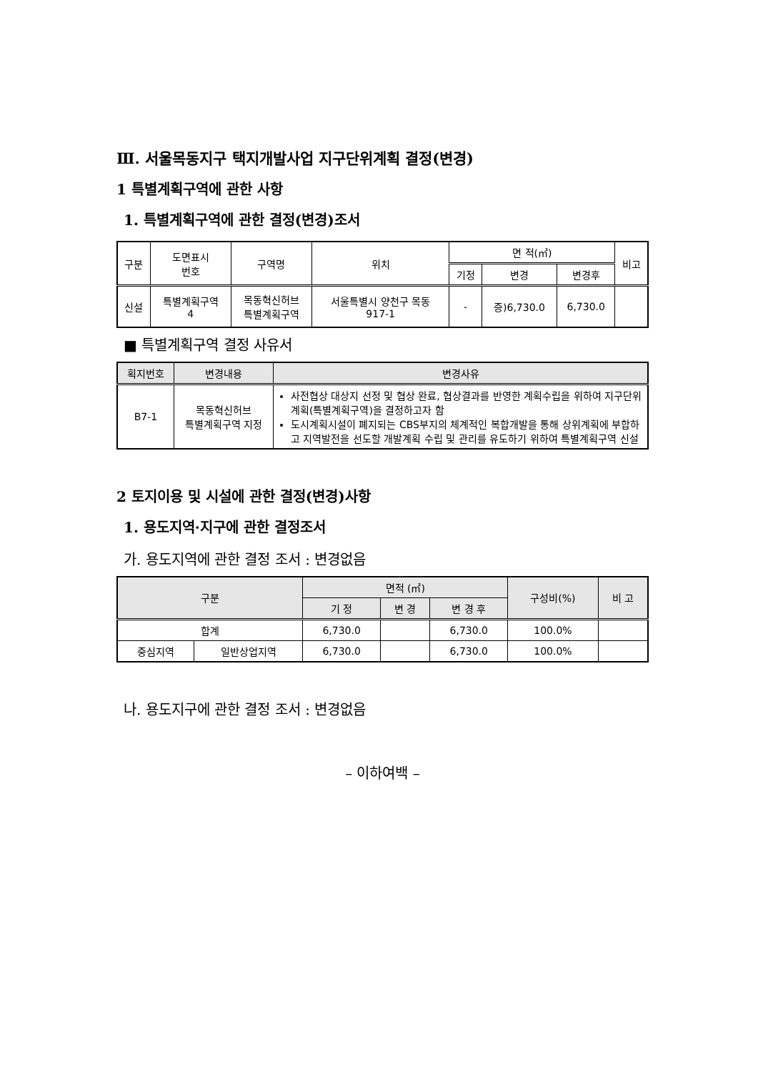Ⅲ. 서울목동지구 택지개발사업 지구단위계획 결정(변경)
1 특별계획구역에 관한 사항
1. 특별계획구역에 관한 결정(변경)조서
| 구분 | 도면표시 번호 | 구역명 | 위치 | 면 적(㎡) | | | 비고 |
| --- | --- | --- | --- | --- | --- | --- | --- |
| | | | | 기정 | 변경 | 변경후 | |
| 신설 | 특별계획구역 4 | 목동혁신허브 특별계획구역 | 서울특별시 양천구 목동 917-1 | - | 증)6,730.0 | 6,730.0 | |
■ 특별계획구역 결정 사유서
| 획지번호 | 변경내용 | 변경사유 |
| --- | --- | --- |
| B7-1 | 목동혁신허브 특별계획구역 지정 | 사전협상 대상지 선정 및 협상 완료, 협상결과를 반영한 계획수립을 위하여 지구단위계획(특별계획구역)을 결정하고자 함 도시계획시설이 폐지되는 CBS부지의 체계적인 복합개발을 통해 상위계획에 부합하고 지역발전을 선도할 개발계획 수립 및 관리를 유도하기 위하여 특별계획구역 신설 |
2 토지이용 및 시설에 관한 결정(변경)사항
1. 용도지역·지구에 관한 결정조서
가. 용도지역에 관한 결정 조서 : 변경없음
| 구분 | | 면적 (㎡) | | | 구성비(%) | 비 고 |
| --- | --- | --- | --- | --- | --- | --- |
| | | 기 정 | 변 경 | 변 경 후 | | |
| 합계 | | 6,730.0 | | 6,730.0 | 100.0% | |
| 중심지역 | 일반상업지역 | 6,730.0 | | 6,730.0 | 100.0% | |
나. 용도지구에 관한 결정 조서 : 변경없음
– 이하여백 –